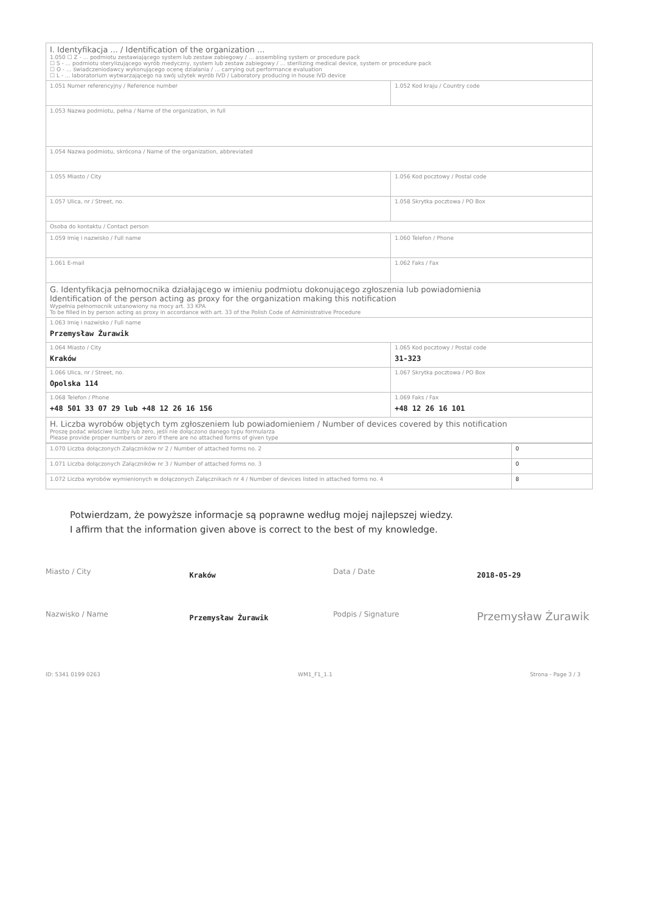| I. Identyfikacja ... / Identification of the organization ... 1.050 ☐ Z - ... podmiotu zestawiającego system lub zestaw zabiegowy / ... assembling system or procedure pack ☐ S - ... podmiotu sterylizującego wyrób medyczny, system lub zestaw zabiegowy / ... sterilizing medical device, system or procedure pack ☐ O - ... świadczeniodawcy wykonującego ocenę działania / ... carrying out performance evaluation ☐ L - ... laboratorium wytwarzającego na swój użytek wyrób IVD / Laboratory producing in house IVD device | |
| 1.051 Numer referencyjny / Reference number | 1.052 Kod kraju / Country code |
| 1.053 Nazwa podmiotu, pełna / Name of the organization, in full | |
| 1.054 Nazwa podmiotu, skrócona / Name of the organization, abbreviated | |
| 1.055 Miasto / City | 1.056 Kod pocztowy / Postal code |
| 1.057 Ulica, nr / Street, no. | 1.058 Skrytka pocztowa / PO Box |
| Osoba do kontaktu / Contact person | |
| 1.059 Imię i nazwisko / Full name | 1.060 Telefon / Phone |
| 1.061 E-mail | 1.062 Faks / Fax |
| G. Identyfikacja pełnomocnika działającego w imieniu podmiotu dokonującego zgłoszenia lub powiadomienia Identification of the person acting as proxy for the organization making this notification Wypełnia pełnomocnik ustanowiony na mocy art. 33 KPA To be filled in by person acting as proxy in accordance with art. 33 of the Polish Code of Administrative Procedure | |
| 1.063 Imię i nazwisko / Full name Przemysław Żurawik | |
| 1.064 Miasto / City Kraków | 1.065 Kod pocztowy / Postal code 31-323 |
| 1.066 Ulica, nr / Street, no. Opolska 114 | 1.067 Skrytka pocztowa / PO Box |
| 1.068 Telefon / Phone +48 501 33 07 29 lub +48 12 26 16 156 | 1.069 Faks / Fax +48 12 26 16 101 |
| H. Liczba wyrobów objętych tym zgłoszeniem lub powiadomieniem / Number of devices covered by this notification Proszę podać właściwe liczby lub zero, jeśli nie dołączono danego typu formularza Please provide proper numbers or zero if there are no attached forms of given type | |
| 1.070 Liczba dołączonych Załączników nr 2 / Number of attached forms no. 2 | 0 |
| 1.071 Liczba dołączonych Załączników nr 3 / Number of attached forms no. 3 | 0 |
| 1.072 Liczba wyrobów wymienionych w dołączonych Załącznikach nr 4 / Number of devices listed in attached forms no. 4 | 8 |
Potwierdzam, że powyższe informacje są poprawne według mojej najlepszej wiedzy.
I affirm that the information given above is correct to the best of my knowledge.
Miasto / City
Kraków
Data / Date
2018-05-29
Nazwisko / Name
Przemysław Żurawik
Podpis / Signature
Przemysław Żurawik
ID: 5341 0199 0263 WM1_F1_1.1 Strona - Page 3 / 3